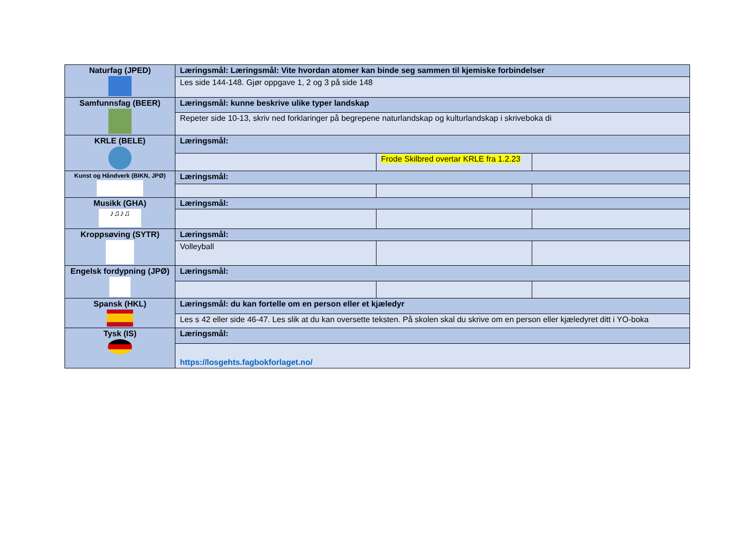| Naturfag (JPED) | Læringsmål: Læringsmål: Vite hvordan atomer kan binde seg sammen til kjemiske forbindelser | | |
| | Les side 144-148. Gjør oppgave 1, 2 og 3 på side 148 | | |
| Samfunnsfag (BEER) | Læringsmål: kunne beskrive ulike typer landskap | | |
| | Repeter side 10-13, skriv ned forklaringer på begrepene naturlandskap og kulturlandskap i skriveboka di | | |
| KRLE (BELE) | Læringsmål: | | |
| | | Frode Skilbred overtar KRLE fra 1.2.23 | |
| Kunst og Håndverk (BIKN, JPØ) | Læringsmål: | | |
| Musikk (GHA) ♪♫♪♫ | Læringsmål: | | |
| Kroppsøving (SYTR) | Læringsmål: | | |
| | Volleyball | | |
| Engelsk fordypning (JPØ) | Læringsmål: | | |
| Spansk (HKL) | Læringsmål: du kan fortelle om en person eller et kjæledyr | | |
| | Les s 42 eller side 46-47. Les slik at du kan oversette teksten. På skolen skal du skrive om en person eller kjæledyret ditt i YO-boka | | |
| Tysk (IS) | Læringsmål: | | |
| | https://losgehts.fagbokforlaget.no/ | | |